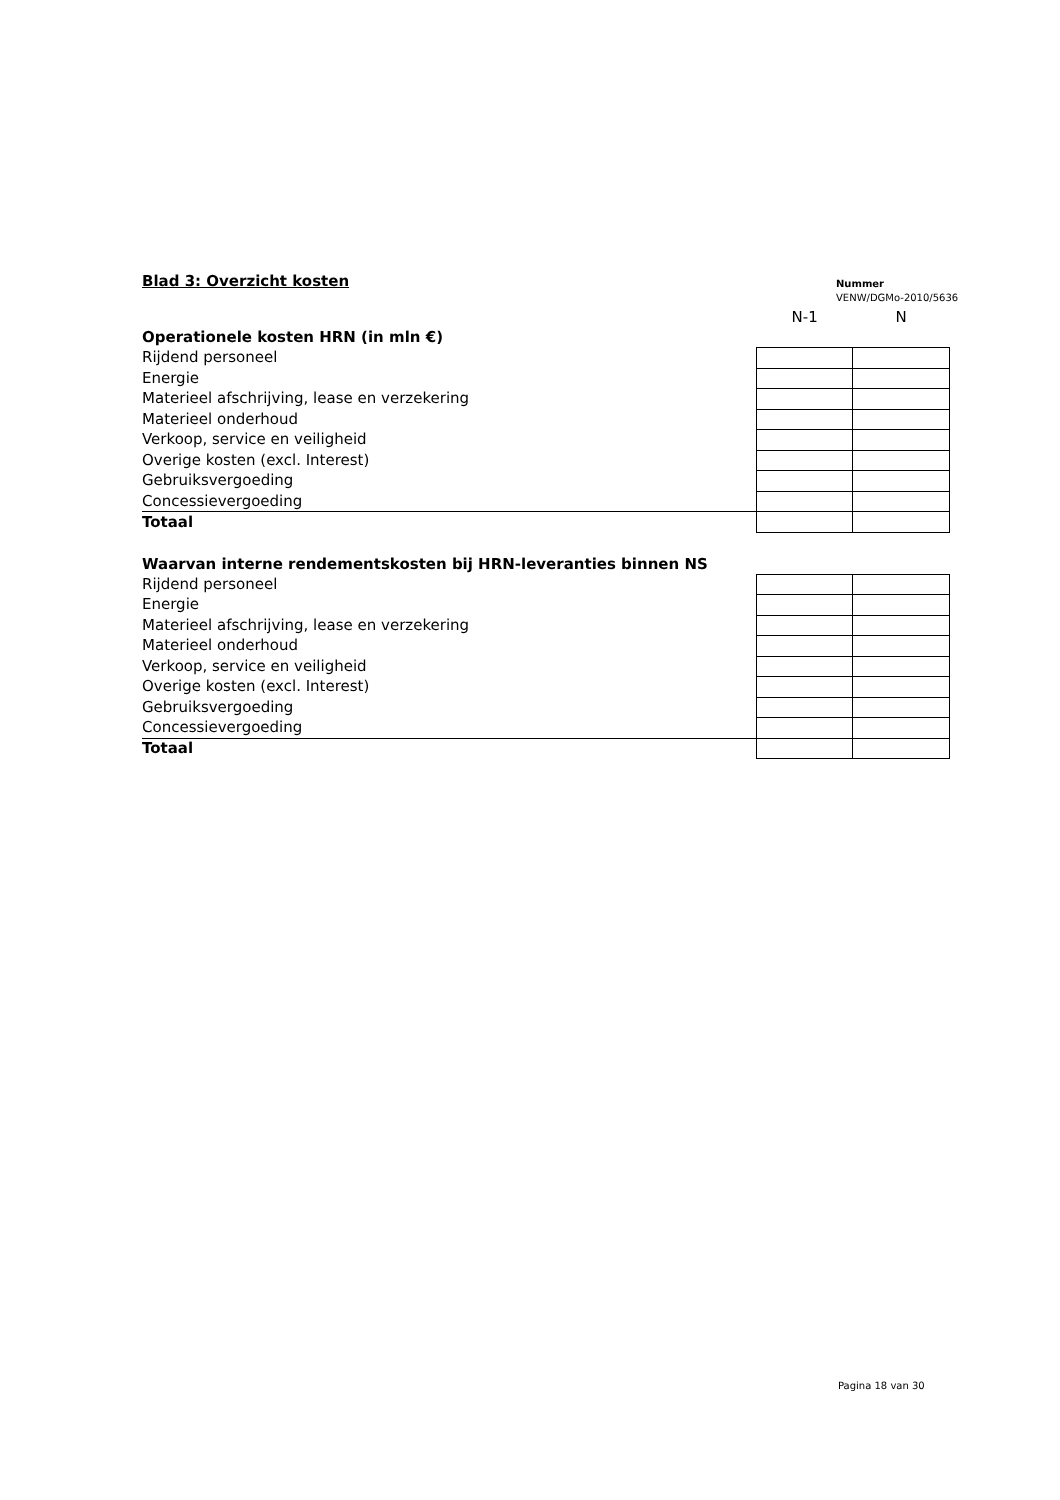Blad 3: Overzicht kosten
Nummer
VENW/DGMo-2010/5636
| | N-1 | N |
| Operationele kosten HRN (in mln €) | | |
| Rijdend personeel | | |
| Energie | | |
| Materieel afschrijving, lease en verzekering | | |
| Materieel onderhoud | | |
| Verkoop, service en veiligheid | | |
| Overige kosten (excl. Interest) | | |
| Gebruiksvergoeding | | |
| Concessievergoeding | | |
| Totaal | | |
| Waarvan interne rendementskosten bij HRN-leveranties binnen NS | | |
| Rijdend personeel | | |
| Energie | | |
| Materieel afschrijving, lease en verzekering | | |
| Materieel onderhoud | | |
| Verkoop, service en veiligheid | | |
| Overige kosten (excl. Interest) | | |
| Gebruiksvergoeding | | |
| Concessievergoeding | | |
| Totaal | | |
Pagina 18 van 30